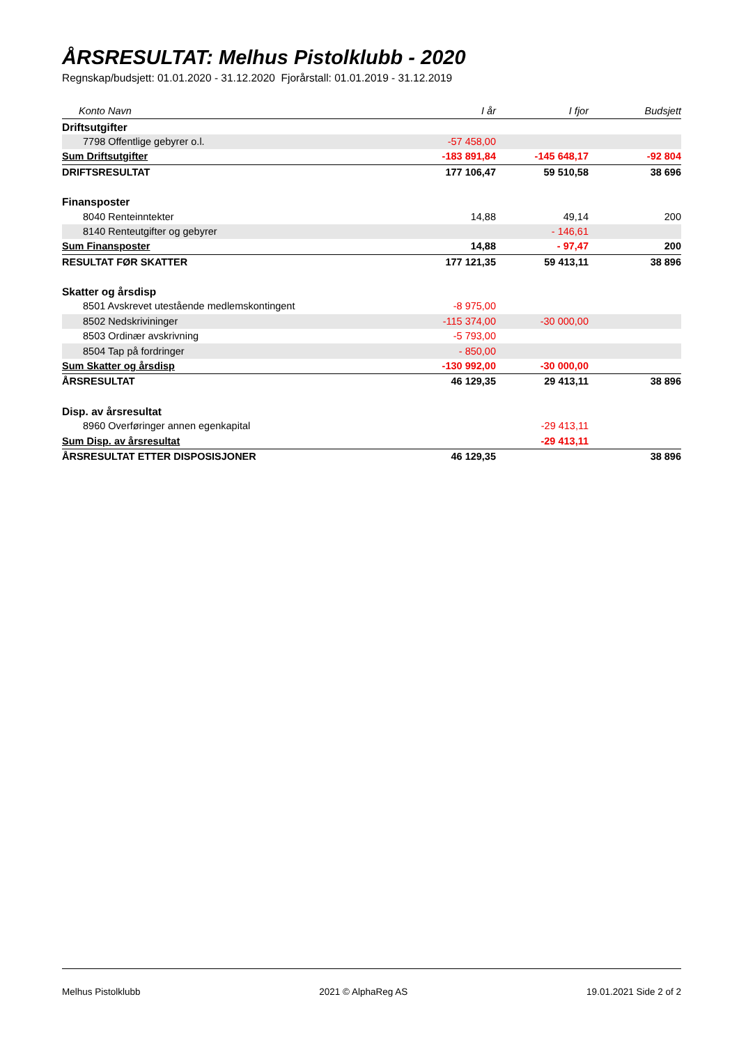ÅRSRESULTAT: Melhus Pistolklubb - 2020
Regnskap/budsjett: 01.01.2020 - 31.12.2020 Fjorårstall: 01.01.2019 - 31.12.2019
| Konto Navn | I år | I fjor | Budsjett |
| --- | --- | --- | --- |
| Driftsutgifter | | | |
| 7798 Offentlige gebyrer o.l. | -57 458,00 | | |
| Sum Driftsutgifter | -183 891,84 | -145 648,17 | -92 804 |
| DRIFTSRESULTAT | 177 106,47 | 59 510,58 | 38 696 |
| Finansposter | | | |
| 8040 Renteinntekter | 14,88 | 49,14 | 200 |
| 8140 Renteutgifter og gebyrer | | - 146,61 | |
| Sum Finansposter | 14,88 | - 97,47 | 200 |
| RESULTAT FØR SKATTER | 177 121,35 | 59 413,11 | 38 896 |
| Skatter og årsdisp | | | |
| 8501 Avskrevet utestående medlemskontingent | -8 975,00 | | |
| 8502 Nedskrivininger | -115 374,00 | -30 000,00 | |
| 8503 Ordinær avskrivning | -5 793,00 | | |
| 8504 Tap på fordringer | - 850,00 | | |
| Sum Skatter og årsdisp | -130 992,00 | -30 000,00 | |
| ÅRSRESULTAT | 46 129,35 | 29 413,11 | 38 896 |
| Disp. av årsresultat | | | |
| 8960 Overføringer annen egenkapital | | -29 413,11 | |
| Sum Disp. av årsresultat | | -29 413,11 | |
| ÅRSRESULTAT ETTER DISPOSISJONER | 46 129,35 | | 38 896 |
Melhus Pistolklubb 2021 © AlphaReg AS 19.01.2021 Side 2 of 2